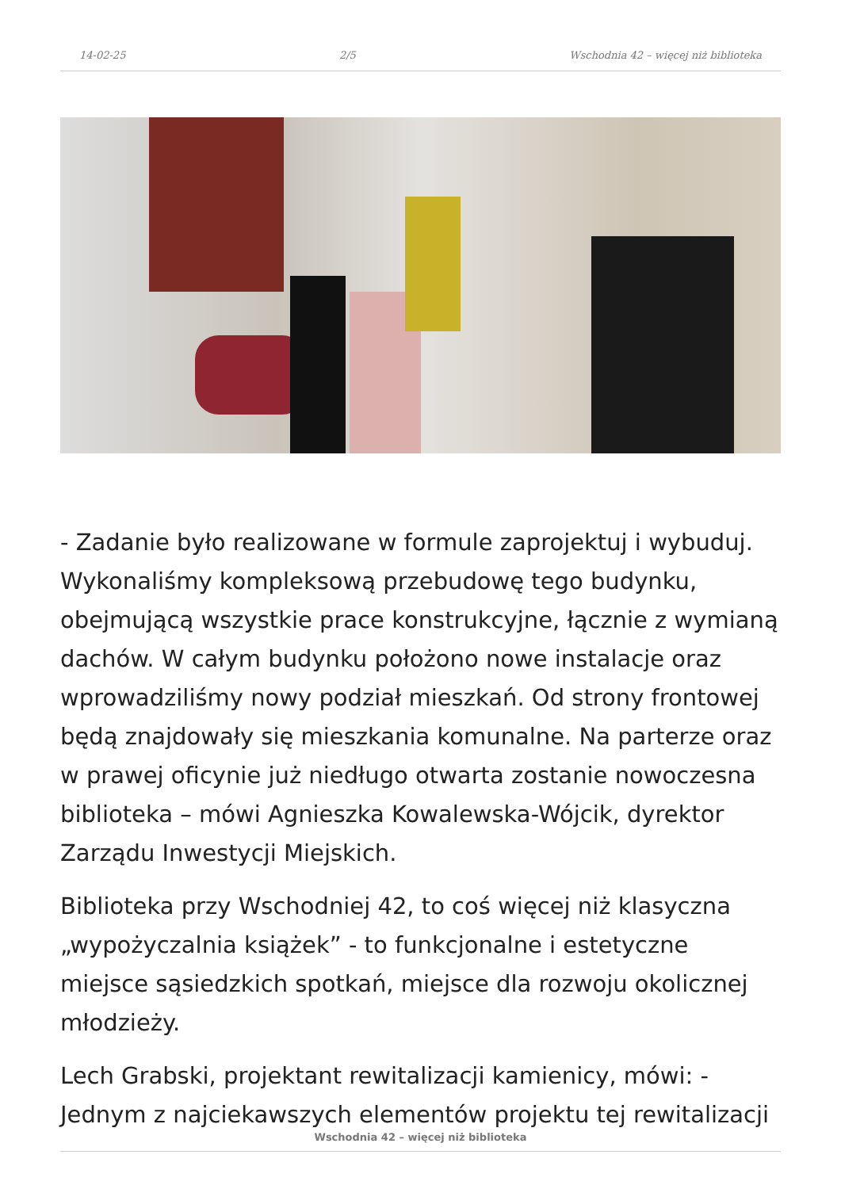14-02-25 2/5 Wschodnia 42 – więcej niż biblioteka
- Zadanie było realizowane w formule zaprojektuj i wybuduj. Wykonaliśmy kompleksową przebudowę tego budynku, obejmującą wszystkie prace konstrukcyjne, łącznie z wymianą dachów. W całym budynku położono nowe instalacje oraz wprowadziliśmy nowy podział mieszkań. Od strony frontowej będą znajdowały się mieszkania komunalne. Na parterze oraz w prawej oficynie już niedługo otwarta zostanie nowoczesna biblioteka – mówi Agnieszka Kowalewska-Wójcik, dyrektor Zarządu Inwestycji Miejskich.
Biblioteka przy Wschodniej 42, to coś więcej niż klasyczna „wypożyczalnia książek” - to funkcjonalne i estetyczne miejsce sąsiedzkich spotkań, miejsce dla rozwoju okolicznej młodzieży.
Lech Grabski, projektant rewitalizacji kamienicy, mówi: - Jednym z najciekawszych elementów projektu tej rewitalizacji
Wschodnia 42 – więcej niż biblioteka